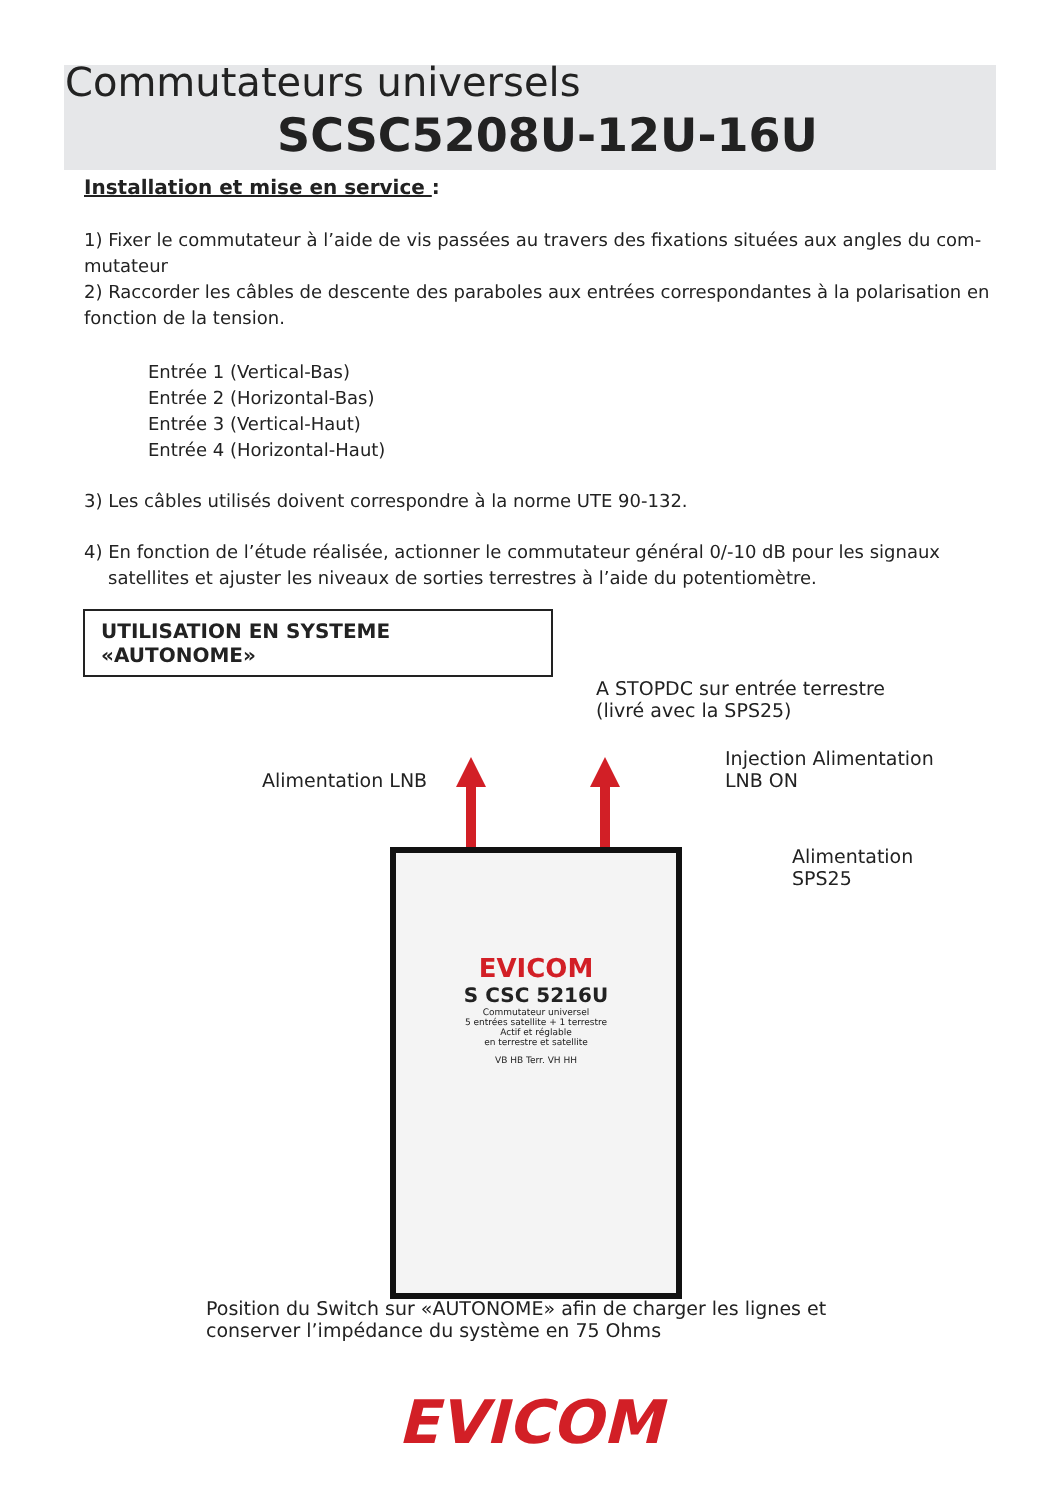Commutateurs universels
SCSC5208U-12U-16U
Installation et mise en service :
1) Fixer le commutateur à l’aide de vis passées au travers des fixations situées aux angles du com-mutateur
2) Raccorder les câbles de descente des paraboles aux entrées correspondantes à la polarisation en fonction de la tension.
Entrée 1 (Vertical-Bas)
Entrée 2 (Horizontal-Bas)
Entrée 3 (Vertical-Haut)
Entrée 4 (Horizontal-Haut)
3) Les câbles utilisés doivent correspondre à la norme UTE 90-132.
4) En fonction de l’étude réalisée, actionner le commutateur général 0/-10 dB pour les signaux satellites et ajuster les niveaux de sorties terrestres à l’aide du potentiomètre.
UTILISATION EN SYSTEME «AUTONOME»
A STOPDC sur entrée terrestre
(livré avec la SPS25)
Injection Alimentation
LNB ON
Alimentation LNB
Alimentation
SPS25
EVICOM
S CSC 5216U
Commutateur universel
5 entrées satellite + 1 terrestre
Actif et réglable
en terrestre et satellite
VB HB Terr. VH HH
Position du Switch sur «AUTONOME» afin de charger les lignes et
conserver l’impédance du système en 75 Ohms
EVICOM